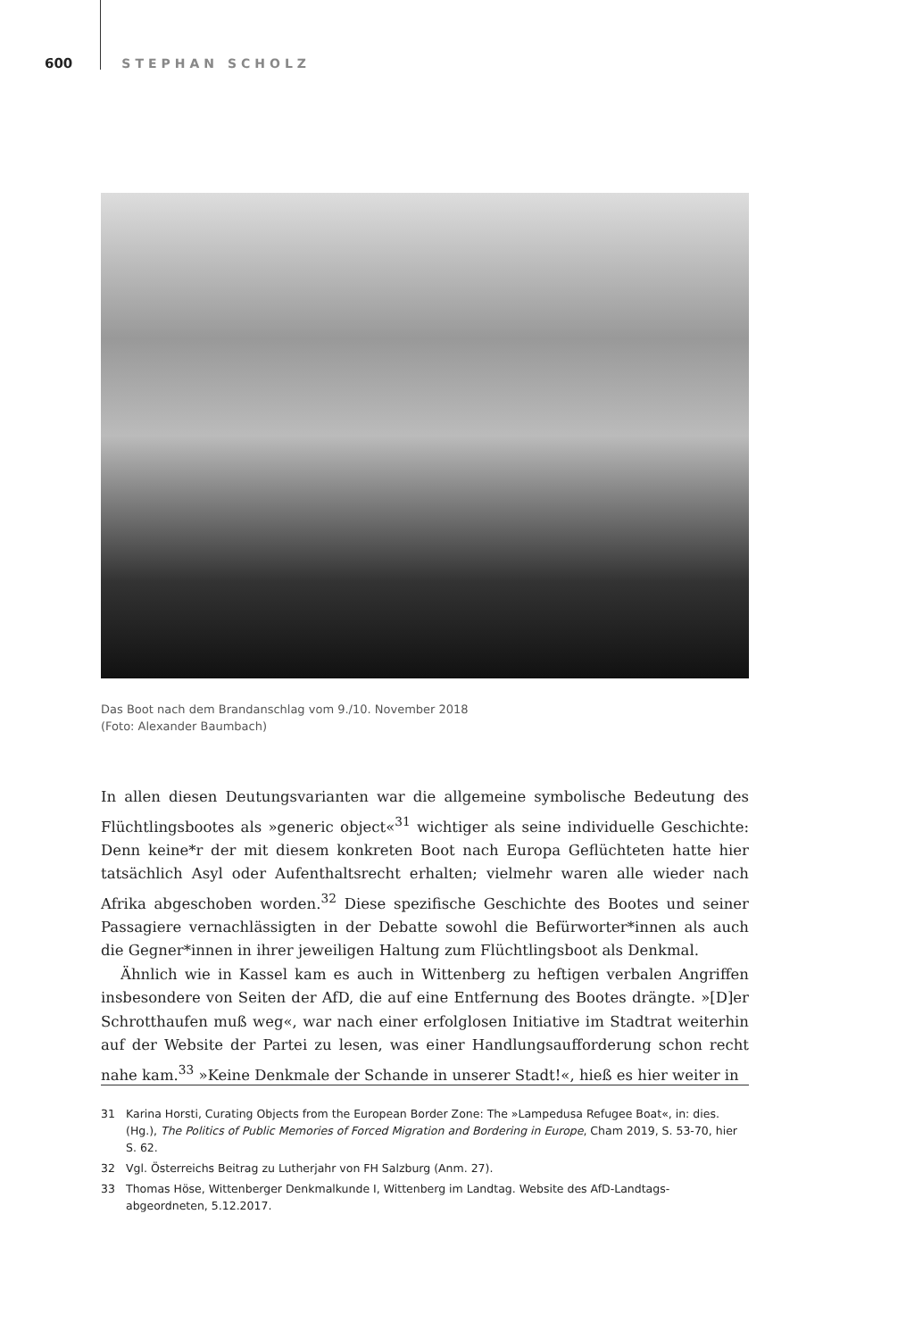600 STEPHAN SCHOLZ
Das Boot nach dem Brandanschlag vom 9./10. November 2018
(Foto: Alexander Baumbach)
In allen diesen Deutungsvarianten war die allgemeine symbolische Bedeutung des Flüchtlingsbootes als »generic object«<sup>31</sup> wichtiger als seine individuelle Geschichte: Denn keine*r der mit diesem konkreten Boot nach Europa Geflüchteten hatte hier tatsächlich Asyl oder Aufenthaltsrecht erhalten; vielmehr waren alle wieder nach Afrika abgeschoben worden.<sup>32</sup> Diese spezifische Geschichte des Bootes und seiner Passagiere vernachlässigten in der Debatte sowohl die Befürworter*innen als auch die Gegner*innen in ihrer jeweiligen Haltung zum Flüchtlingsboot als Denkmal.
Ähnlich wie in Kassel kam es auch in Wittenberg zu heftigen verbalen Angriffen insbesondere von Seiten der AfD, die auf eine Entfernung des Bootes drängte. »[D]er Schrotthaufen muß weg«, war nach einer erfolglosen Initiative im Stadtrat weiterhin auf der Website der Partei zu lesen, was einer Handlungsaufforderung schon recht nahe kam.<sup>33</sup> »Keine Denkmale der Schande in unserer Stadt!«, hieß es hier weiter in
31 Karina Horsti, Curating Objects from the European Border Zone: The »Lampedusa Refugee Boat«, in: dies. (Hg.), The Politics of Public Memories of Forced Migration and Bordering in Europe, Cham 2019, S. 53-70, hier S. 62.
32 Vgl. Österreichs Beitrag zu Lutherjahr von FH Salzburg (Anm. 27).
33 Thomas Höse, Wittenberger Denkmalkunde I, Wittenberg im Landtag. Website des AfD-Landtags-abgeordneten, 5.12.2017.